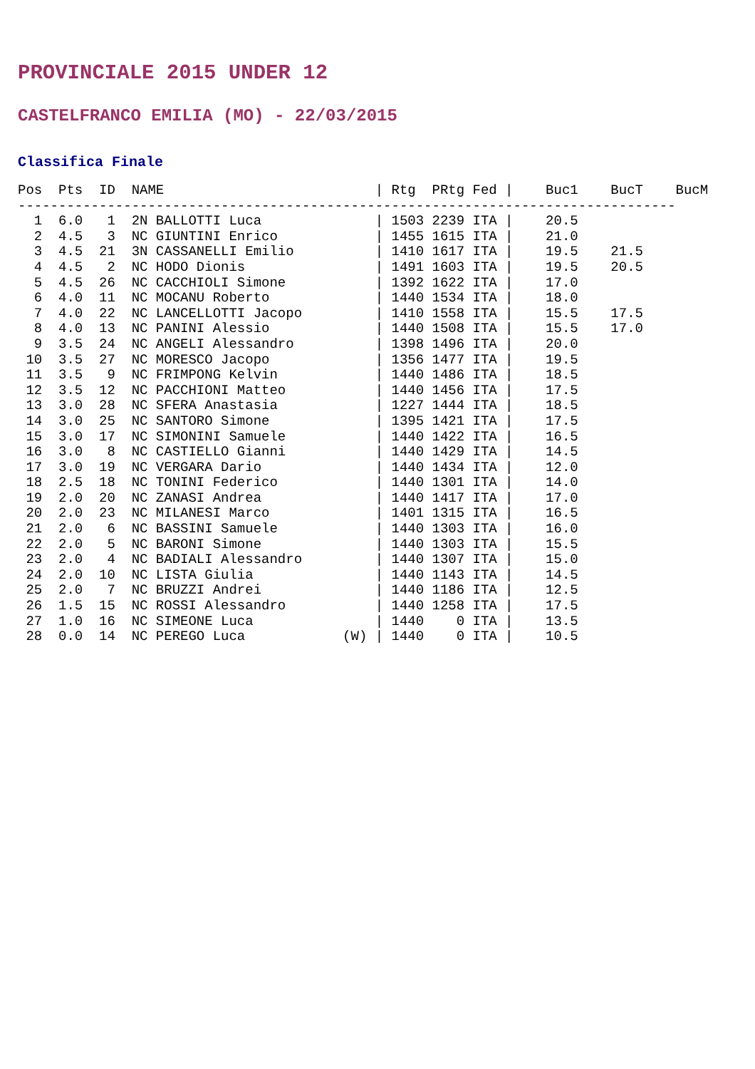PROVINCIALE 2015 UNDER 12
CASTELFRANCO EMILIA (MO) - 22/03/2015
Classifica Finale
| Pos |
| --- |
Pos  Pts  ID  NAME                          | Rtg  PRtg Fed |    Buc1    BucT    BucM
---------------------------------------------------------------------------------
  1  6.0   1  2N BALLOTTI Luca              | 1503 2239 ITA |    20.5
  2  4.5   3  NC GIUNTINI Enrico            | 1455 1615 ITA |    21.0
  3  4.5  21  3N CASSANELLI Emilio          | 1410 1617 ITA |    19.5    21.5
  4  4.5   2  NC HODO Dionis                | 1491 1603 ITA |    19.5    20.5
  5  4.5  26  NC CACCHIOLI Simone           | 1392 1622 ITA |    17.0
  6  4.0  11  NC MOCANU Roberto             | 1440 1534 ITA |    18.0
  7  4.0  22  NC LANCELLOTTI Jacopo         | 1410 1558 ITA |    15.5    17.5
  8  4.0  13  NC PANINI Alessio             | 1440 1508 ITA |    15.5    17.0
  9  3.5  24  NC ANGELI Alessandro          | 1398 1496 ITA |    20.0
 10  3.5  27  NC MORESCO Jacopo             | 1356 1477 ITA |    19.5
 11  3.5   9  NC FRIMPONG Kelvin            | 1440 1486 ITA |    18.5
 12  3.5  12  NC PACCHIONI Matteo           | 1440 1456 ITA |    17.5
 13  3.0  28  NC SFERA Anastasia            | 1227 1444 ITA |    18.5
 14  3.0  25  NC SANTORO Simone             | 1395 1421 ITA |    17.5
 15  3.0  17  NC SIMONINI Samuele           | 1440 1422 ITA |    16.5
 16  3.0   8  NC CASTIELLO Gianni           | 1440 1429 ITA |    14.5
 17  3.0  19  NC VERGARA Dario              | 1440 1434 ITA |    12.0
 18  2.5  18  NC TONINI Federico            | 1440 1301 ITA |    14.0
 19  2.0  20  NC ZANASI Andrea              | 1440 1417 ITA |    17.0
 20  2.0  23  NC MILANESI Marco             | 1401 1315 ITA |    16.5
 21  2.0   6  NC BASSINI Samuele            | 1440 1303 ITA |    16.0
 22  2.0   5  NC BARONI Simone              | 1440 1303 ITA |    15.5
 23  2.0   4  NC BADIALI Alessandro         | 1440 1307 ITA |    15.0
 24  2.0  10  NC LISTA Giulia               | 1440 1143 ITA |    14.5
 25  2.0   7  NC BRUZZI Andrei              | 1440 1186 ITA |    12.5
 26  1.5  15  NC ROSSI Alessandro           | 1440 1258 ITA |    17.5
 27  1.0  16  NC SIMEONE Luca               | 1440    0 ITA |    13.5
 28  0.0  14  NC PEREGO Luca            (W) | 1440    0 ITA |    10.5